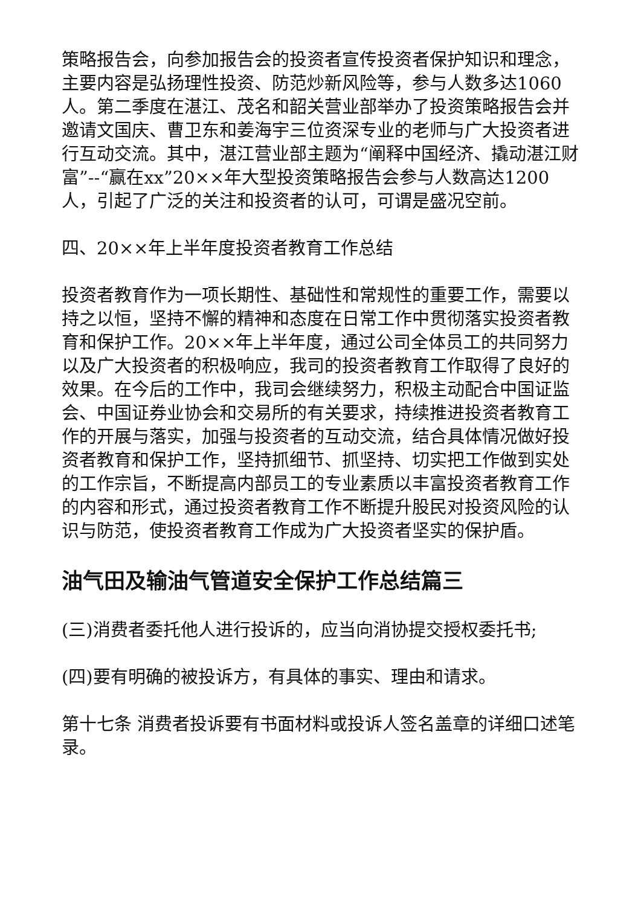策略报告会，向参加报告会的投资者宣传投资者保护知识和理念，主要内容是弘扬理性投资、防范炒新风险等，参与人数多达1060人。第二季度在湛江、茂名和韶关营业部举办了投资策略报告会并邀请文国庆、曹卫东和姜海宇三位资深专业的老师与广大投资者进行互动交流。其中，湛江营业部主题为“阐释中国经济、撬动湛江财富”--“赢在xx”20××年大型投资策略报告会参与人数高达1200人，引起了广泛的关注和投资者的认可，可谓是盛况空前。
四、20××年上半年度投资者教育工作总结
投资者教育作为一项长期性、基础性和常规性的重要工作，需要以持之以恒，坚持不懈的精神和态度在日常工作中贯彻落实投资者教育和保护工作。20××年上半年度，通过公司全体员工的共同努力以及广大投资者的积极响应，我司的投资者教育工作取得了良好的效果。在今后的工作中，我司会继续努力，积极主动配合中国证监会、中国证券业协会和交易所的有关要求，持续推进投资者教育工作的开展与落实，加强与投资者的互动交流，结合具体情况做好投资者教育和保护工作，坚持抓细节、抓坚持、切实把工作做到实处的工作宗旨，不断提高内部员工的专业素质以丰富投资者教育工作的内容和形式，通过投资者教育工作不断提升股民对投资风险的认识与防范，使投资者教育工作成为广大投资者坚实的保护盾。
油气田及输油气管道安全保护工作总结篇三
(三)消费者委托他人进行投诉的，应当向消协提交授权委托书;
(四)要有明确的被投诉方，有具体的事实、理由和请求。
第十七条 消费者投诉要有书面材料或投诉人签名盖章的详细口述笔录。